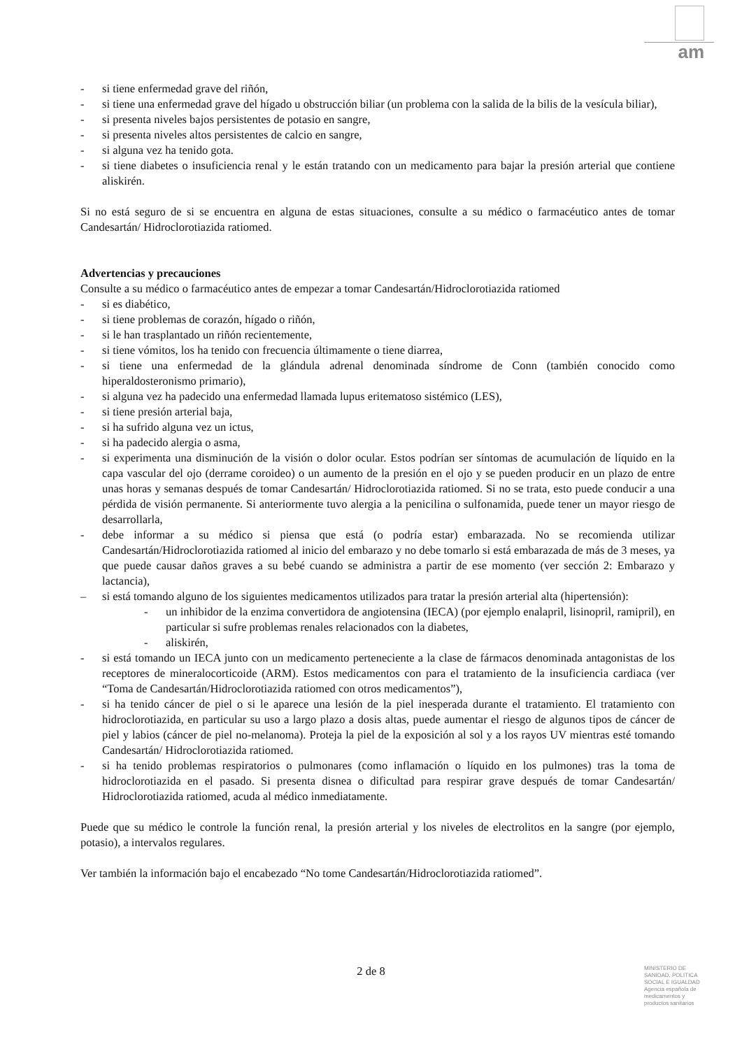am
- si tiene enfermedad grave del riñón,
- si tiene una enfermedad grave del hígado u obstrucción biliar (un problema con la salida de la bilis de la vesícula biliar),
- si presenta niveles bajos persistentes de potasio en sangre,
- si presenta niveles altos persistentes de calcio en sangre,
- si alguna vez ha tenido gota.
- si tiene diabetes o insuficiencia renal y le están tratando con un medicamento para bajar la presión arterial que contiene aliskirén.
Si no está seguro de si se encuentra en alguna de estas situaciones, consulte a su médico o farmacéutico antes de tomar Candesartán/ Hidroclorotiazida ratiomed.
Advertencias y precauciones
Consulte a su médico o farmacéutico antes de empezar a tomar Candesartán/Hidroclorotiazida ratiomed
- si es diabético,
- si tiene problemas de corazón, hígado o riñón,
- si le han trasplantado un riñón recientemente,
- si tiene vómitos, los ha tenido con frecuencia últimamente o tiene diarrea,
- si tiene una enfermedad de la glándula adrenal denominada síndrome de Conn (también conocido como hiperaldosteronismo primario),
- si alguna vez ha padecido una enfermedad llamada lupus eritematoso sistémico (LES),
- si tiene presión arterial baja,
- si ha sufrido alguna vez un ictus,
- si ha padecido alergia o asma,
- si experimenta una disminución de la visión o dolor ocular. Estos podrían ser síntomas de acumulación de líquido en la capa vascular del ojo (derrame coroideo) o un aumento de la presión en el ojo y se pueden producir en un plazo de entre unas horas y semanas después de tomar Candesartán/ Hidroclorotiazida ratiomed. Si no se trata, esto puede conducir a una pérdida de visión permanente. Si anteriormente tuvo alergia a la penicilina o sulfonamida, puede tener un mayor riesgo de desarrollarla,
- debe informar a su médico si piensa que está (o podría estar) embarazada. No se recomienda utilizar Candesartán/Hidroclorotiazida ratiomed al inicio del embarazo y no debe tomarlo si está embarazada de más de 3 meses, ya que puede causar daños graves a su bebé cuando se administra a partir de ese momento (ver sección 2: Embarazo y lactancia),
– si está tomando alguno de los siguientes medicamentos utilizados para tratar la presión arterial alta (hipertensión):
- un inhibidor de la enzima convertidora de angiotensina (IECA) (por ejemplo enalapril, lisinopril, ramipril), en particular si sufre problemas renales relacionados con la diabetes,
- aliskirén,
- si está tomando un IECA junto con un medicamento perteneciente a la clase de fármacos denominada antagonistas de los receptores de mineralocorticoide (ARM). Estos medicamentos con para el tratamiento de la insuficiencia cardiaca (ver “Toma de Candesartán/Hidroclorotiazida ratiomed con otros medicamentos”),
- si ha tenido cáncer de piel o si le aparece una lesión de la piel inesperada durante el tratamiento. El tratamiento con hidroclorotiazida, en particular su uso a largo plazo a dosis altas, puede aumentar el riesgo de algunos tipos de cáncer de piel y labios (cáncer de piel no-melanoma). Proteja la piel de la exposición al sol y a los rayos UV mientras esté tomando Candesartán/ Hidroclorotiazida ratiomed.
- si ha tenido problemas respiratorios o pulmonares (como inflamación o líquido en los pulmones) tras la toma de hidroclorotiazida en el pasado. Si presenta disnea o dificultad para respirar grave después de tomar Candesartán/ Hidroclorotiazida ratiomed, acuda al médico inmediatamente.
Puede que su médico le controle la función renal, la presión arterial y los niveles de electrolitos en la sangre (por ejemplo, potasio), a intervalos regulares.
Ver también la información bajo el encabezado “No tome Candesartán/Hidroclorotiazida ratiomed”.
2 de 8
MINISTERIO DE
SANIDAD, POLITICA
SOCIAL E IGUALDAD
Agencia española de
medicamentos y
productos sanitarios